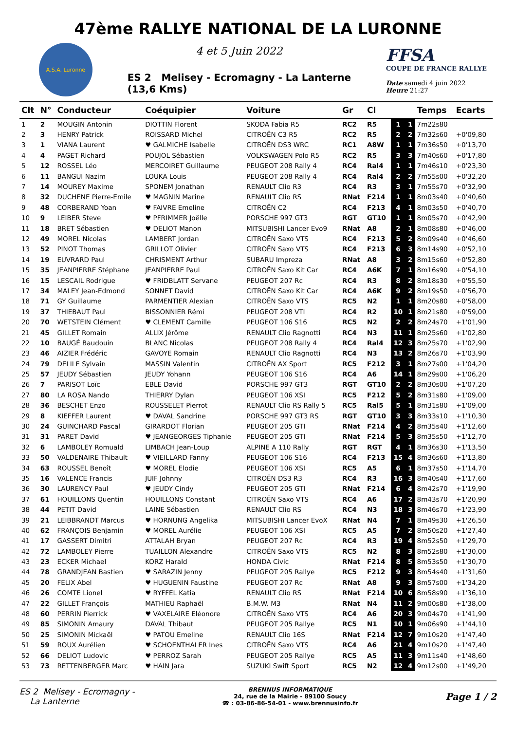47ème RALLYE NATIONAL DE LA LURONNE
A.S.A. Luronne
4 et 5 Juin 2022
ES 2 Melisey - Ecromagny - La Lanterne
(13,6 Kms)
FFSA
COUPE DE FRANCE RALLYE
Date samedi 4 juin 2022
Heure 21:27
| Clt | N° | Conducteur | Coéquipier | Voiture | Gr | Cl | | | Temps | Ecarts |
| --- | --- | --- | --- | --- | --- | --- | --- | --- | --- | --- |
| 1 | 2 | MOUGIN Antonin | DIOTTIN Florent | SKODA Fabia R5 | RC2 | R5 | 1 | 1 | 7m22s80 | |
| 2 | 3 | HENRY Patrick | ROISSARD Michel | CITROËN C3 R5 | RC2 | R5 | 2 | 2 | 7m32s60 | +0'09,80 |
| 3 | 1 | VIANA Laurent | ♥ GALMICHE Isabelle | CITROËN DS3 WRC | RC1 | A8W | 1 | 1 | 7m36s50 | +0'13,70 |
| 4 | 4 | PAGET Richard | POUJOL Sébastien | VOLKSWAGEN Polo R5 | RC2 | R5 | 3 | 3 | 7m40s60 | +0'17,80 |
| 5 | 12 | ROSSEL Léo | MERCOIRET Guillaume | PEUGEOT 208 Rally 4 | RC4 | Ral4 | 1 | 1 | 7m46s10 | +0'23,30 |
| 6 | 11 | BANGUI Nazim | LOUKA Louis | PEUGEOT 208 Rally 4 | RC4 | Ral4 | 2 | 2 | 7m55s00 | +0'32,20 |
| 7 | 14 | MOUREY Maxime | SPONEM Jonathan | RENAULT Clio R3 | RC4 | R3 | 3 | 1 | 7m55s70 | +0'32,90 |
| 8 | 32 | DUCHENE Pierre-Emile | ♥ MAGNIN Marine | RENAULT Clio RS | RNat | F214 | 1 | 1 | 8m03s40 | +0'40,60 |
| 9 | 48 | CORBERAND Yoan | ♥ FAIVRE Emeline | CITROËN C2 | RC4 | F213 | 4 | 1 | 8m03s50 | +0'40,70 |
| 10 | 9 | LEIBER Steve | ♥ PFRIMMER Joëlle | PORSCHE 997 GT3 | RGT | GT10 | 1 | 1 | 8m05s70 | +0'42,90 |
| 11 | 18 | BRET Sébastien | ♥ DELIOT Manon | MITSUBISHI Lancer Evo9 | RNat | A8 | 2 | 1 | 8m08s80 | +0'46,00 |
| 12 | 49 | MOREL Nicolas | LAMBERT Jordan | CITROËN Saxo VTS | RC4 | F213 | 5 | 2 | 8m09s40 | +0'46,60 |
| 13 | 52 | PINOT Thomas | GRILLOT Olivier | CITROËN Saxo VTS | RC4 | F213 | 6 | 3 | 8m14s90 | +0'52,10 |
| 14 | 19 | EUVRARD Paul | CHRISMENT Arthur | SUBARU Impreza | RNat | A8 | 3 | 2 | 8m15s60 | +0'52,80 |
| 15 | 35 | JEANPIERRE Stéphane | JEANPIERRE Paul | CITROËN Saxo Kit Car | RC4 | A6K | 7 | 1 | 8m16s90 | +0'54,10 |
| 16 | 15 | LESCAIL Rodrigue | ♥ FRIDBLATT Servane | PEUGEOT 207 Rc | RC4 | R3 | 8 | 2 | 8m18s30 | +0'55,50 |
| 17 | 34 | MALEY Jean-Edmond | SONNET David | CITROËN Saxo Kit Car | RC4 | A6K | 9 | 2 | 8m19s50 | +0'56,70 |
| 18 | 71 | GY Guillaume | PARMENTIER Alexian | CITROËN Saxo VTS | RC5 | N2 | 1 | 1 | 8m20s80 | +0'58,00 |
| 19 | 37 | THIEBAUT Paul | BISSONNIER Rémi | PEUGEOT 208 VTI | RC4 | R2 | 10 | 1 | 8m21s80 | +0'59,00 |
| 20 | 70 | WETSTEIN Clément | ♥ CLEMENT Camille | PEUGEOT 106 S16 | RC5 | N2 | 2 | 2 | 8m24s70 | +1'01,90 |
| 21 | 45 | GILLET Romain | ALLIX Jérôme | RENAULT Clio Ragnotti | RC4 | N3 | 11 | 1 | 8m25s60 | +1'02,80 |
| 22 | 10 | BAUGÉ Baudouin | BLANC Nicolas | PEUGEOT 208 Rally 4 | RC4 | Ral4 | 12 | 3 | 8m25s70 | +1'02,90 |
| 23 | 46 | AIZIER Frédéric | GAVOYE Romain | RENAULT Clio Ragnotti | RC4 | N3 | 13 | 2 | 8m26s70 | +1'03,90 |
| 24 | 79 | DELILE Sylvain | MASSIN Valentin | CITROËN AX Sport | RC5 | F212 | 3 | 1 | 8m27s00 | +1'04,20 |
| 25 | 57 | JEUDY Sébastien | JEUDY Yohann | PEUGEOT 106 S16 | RC4 | A6 | 14 | 1 | 8m29s00 | +1'06,20 |
| 26 | 7 | PARISOT Loïc | EBLE David | PORSCHE 997 GT3 | RGT | GT10 | 2 | 2 | 8m30s00 | +1'07,20 |
| 27 | 80 | LA ROSA Nando | THIERRY Dylan | PEUGEOT 106 XSI | RC5 | F212 | 5 | 2 | 8m31s80 | +1'09,00 |
| 28 | 36 | BESCHET Enzo | ROUSSELET Pierrot | RENAULT Clio RS Rally 5 | RC5 | Ral5 | 5 | 1 | 8m31s80 | +1'09,00 |
| 29 | 8 | KIEFFER Laurent | ♥ DAVAL Sandrine | PORSCHE 997 GT3 RS | RGT | GT10 | 3 | 3 | 8m33s10 | +1'10,30 |
| 30 | 24 | GUINCHARD Pascal | GIRARDOT Florian | PEUGEOT 205 GTI | RNat | F214 | 4 | 2 | 8m35s40 | +1'12,60 |
| 31 | 31 | PARET David | ♥ JEANGEORGES Tiphanie | PEUGEOT 205 GTI | RNat | F214 | 5 | 3 | 8m35s50 | +1'12,70 |
| 32 | 6 | LAMBOLEY Romuald | LIMBACH Jean-Loup | ALPINE A 110 Rally | RGT | RGT | 4 | 1 | 8m36s30 | +1'13,50 |
| 33 | 50 | VALDENAIRE Thibault | ♥ VIEILLARD Fanny | PEUGEOT 106 S16 | RC4 | F213 | 15 | 4 | 8m36s60 | +1'13,80 |
| 34 | 63 | ROUSSEL Benoît | ♥ MOREL Elodie | PEUGEOT 106 XSI | RC5 | A5 | 6 | 1 | 8m37s50 | +1'14,70 |
| 35 | 16 | VALENCE Francis | JUIF Johnny | CITROËN DS3 R3 | RC4 | R3 | 16 | 3 | 8m40s40 | +1'17,60 |
| 36 | 30 | LAURENCY Paul | ♥ JEUDY Cindy | PEUGEOT 205 GTI | RNat | F214 | 6 | 4 | 8m42s70 | +1'19,90 |
| 37 | 61 | HOUILLONS Quentin | HOUILLONS Constant | CITROËN Saxo VTS | RC4 | A6 | 17 | 2 | 8m43s70 | +1'20,90 |
| 38 | 44 | PETIT David | LAINE Sébastien | RENAULT Clio RS | RC4 | N3 | 18 | 3 | 8m46s70 | +1'23,90 |
| 39 | 21 | LEIBBRANDT Marcus | ♥ HORNUNG Angelika | MITSUBISHI Lancer EvoX | RNat | N4 | 7 | 1 | 8m49s30 | +1'26,50 |
| 40 | 62 | FRANÇOIS Benjamin | ♥ MOREL Aurélie | PEUGEOT 106 XSI | RC5 | A5 | 7 | 2 | 8m50s20 | +1'27,40 |
| 41 | 17 | GASSERT Dimitri | ATTALAH Bryan | PEUGEOT 207 Rc | RC4 | R3 | 19 | 4 | 8m52s50 | +1'29,70 |
| 42 | 72 | LAMBOLEY Pierre | TUAILLON Alexandre | CITROËN Saxo VTS | RC5 | N2 | 8 | 3 | 8m52s80 | +1'30,00 |
| 43 | 23 | ECKER Michael | KORZ Harald | HONDA Civic | RNat | F214 | 8 | 5 | 8m53s50 | +1'30,70 |
| 44 | 78 | GRANDJEAN Bastien | ♥ SARAZIN Jenny | PEUGEOT 205 Rallye | RC5 | F212 | 9 | 3 | 8m54s40 | +1'31,60 |
| 45 | 20 | FELIX Abel | ♥ HUGUENIN Faustine | PEUGEOT 207 Rc | RNat | A8 | 9 | 3 | 8m57s00 | +1'34,20 |
| 46 | 26 | COMTE Lionel | ♥ RYFFEL Katia | RENAULT Clio RS | RNat | F214 | 10 | 6 | 8m58s90 | +1'36,10 |
| 47 | 22 | GILLET François | MATHIEU Raphaël | B.M.W. M3 | RNat | N4 | 11 | 2 | 9m00s80 | +1'38,00 |
| 48 | 60 | PERRIN Pierrick | ♥ VAXELAIRE Eléonore | CITROËN Saxo VTS | RC4 | A6 | 20 | 3 | 9m04s70 | +1'41,90 |
| 49 | 85 | SIMONIN Amaury | DAVAL Thibaut | PEUGEOT 205 Rallye | RC5 | N1 | 10 | 1 | 9m06s90 | +1'44,10 |
| 50 | 25 | SIMONIN Mickaël | ♥ PATOU Emeline | RENAULT Clio 16S | RNat | F214 | 12 | 7 | 9m10s20 | +1'47,40 |
| 51 | 59 | ROUX Aurélien | ♥ SCHOENTHALER Ines | CITROËN Saxo VTS | RC4 | A6 | 21 | 4 | 9m10s20 | +1'47,40 |
| 52 | 66 | DELIOT Ludovic | ♥ PERROZ Sarah | PEUGEOT 205 Rallye | RC5 | A5 | 11 | 3 | 9m11s40 | +1'48,60 |
| 53 | 73 | RETTENBERGER Marc | ♥ HAIN Jara | SUZUKI Swift Sport | RC5 | N2 | 12 | 4 | 9m12s00 | +1'49,20 |
ES 2 Melisey - Ecromagny -
La Lanterne
BRENNUS INFORMATIQUE
24, rue de la Mairie - 89100 Soucy
☎ : 03-86-86-54-01 - www.brennusinfo.fr
Page 1 / 2